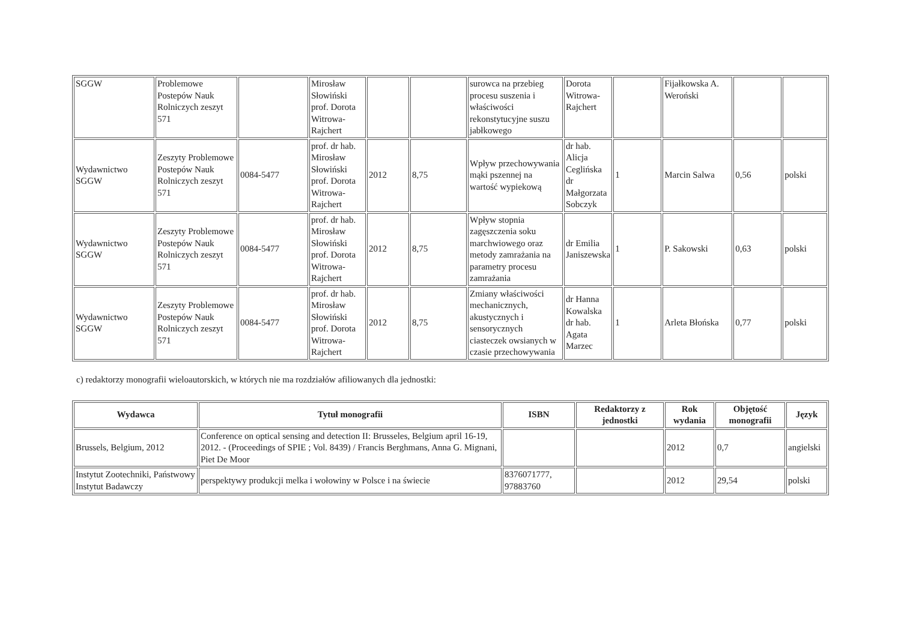| SGGW | Problemowe Postepów Nauk Rolniczych zeszyt 571 | | Mirosław Słowiński prof. Dorota Witrowa-Rajchert | | | surowca na przebieg procesu suszenia i właściwości rekonstytucyjne suszu jabłkowego | Dorota Witrowa-Rajchert | | Fijałkowska A. Weroński | | |
| Wydawnictwo SGGW | Zeszyty Problemowe Postepów Nauk Rolniczych zeszyt 571 | 0084-5477 | prof. dr hab. Mirosław Słowiński prof. Dorota Witrowa-Rajchert | 2012 | 8,75 | Wpływ przechowywania mąki pszennej na wartość wypiekową | dr hab. Alicja Ceglińska dr Małgorzata Sobczyk | 1 | Marcin Salwa | 0,56 | polski |
| Wydawnictwo SGGW | Zeszyty Problemowe Postepów Nauk Rolniczych zeszyt 571 | 0084-5477 | prof. dr hab. Mirosław Słowiński prof. Dorota Witrowa-Rajchert | 2012 | 8,75 | Wpływ stopnia zagęszczenia soku marchwiowego oraz metody zamrażania na parametry procesu zamrażania | dr Emilia Janiszewska | 1 | P. Sakowski | 0,63 | polski |
| Wydawnictwo SGGW | Zeszyty Problemowe Postepów Nauk Rolniczych zeszyt 571 | 0084-5477 | prof. dr hab. Mirosław Słowiński prof. Dorota Witrowa-Rajchert | 2012 | 8,75 | Zmiany właściwości mechanicznych, akustycznych i sensorycznych ciasteczek owsianych w czasie przechowywania | dr Hanna Kowalska dr hab. Agata Marzec | 1 | Arleta Błońska | 0,77 | polski |
c) redaktorzy monografii wieloautorskich, w których nie ma rozdziałów afiliowanych dla jednostki:
| Wydawca | Tytuł monografii | ISBN | Redaktorzy z jednostki | Rok wydania | Objętość monografii | Język |
| --- | --- | --- | --- | --- | --- | --- |
| Brussels, Belgium, 2012 | Conference on optical sensing and detection II: Brusseles, Belgium april 16-19, 2012. - (Proceedings of SPIE ; Vol. 8439) / Francis Berghmans, Anna G. Mignani, Piet De Moor | | | 2012 | 0,7 | angielski |
| Instytut Zootechniki, Państwowy Instytut Badawczy | perspektywy produkcji melka i wołowiny w Polsce i na świecie | 8376071777, 97883760 | | 2012 | 29,54 | polski |